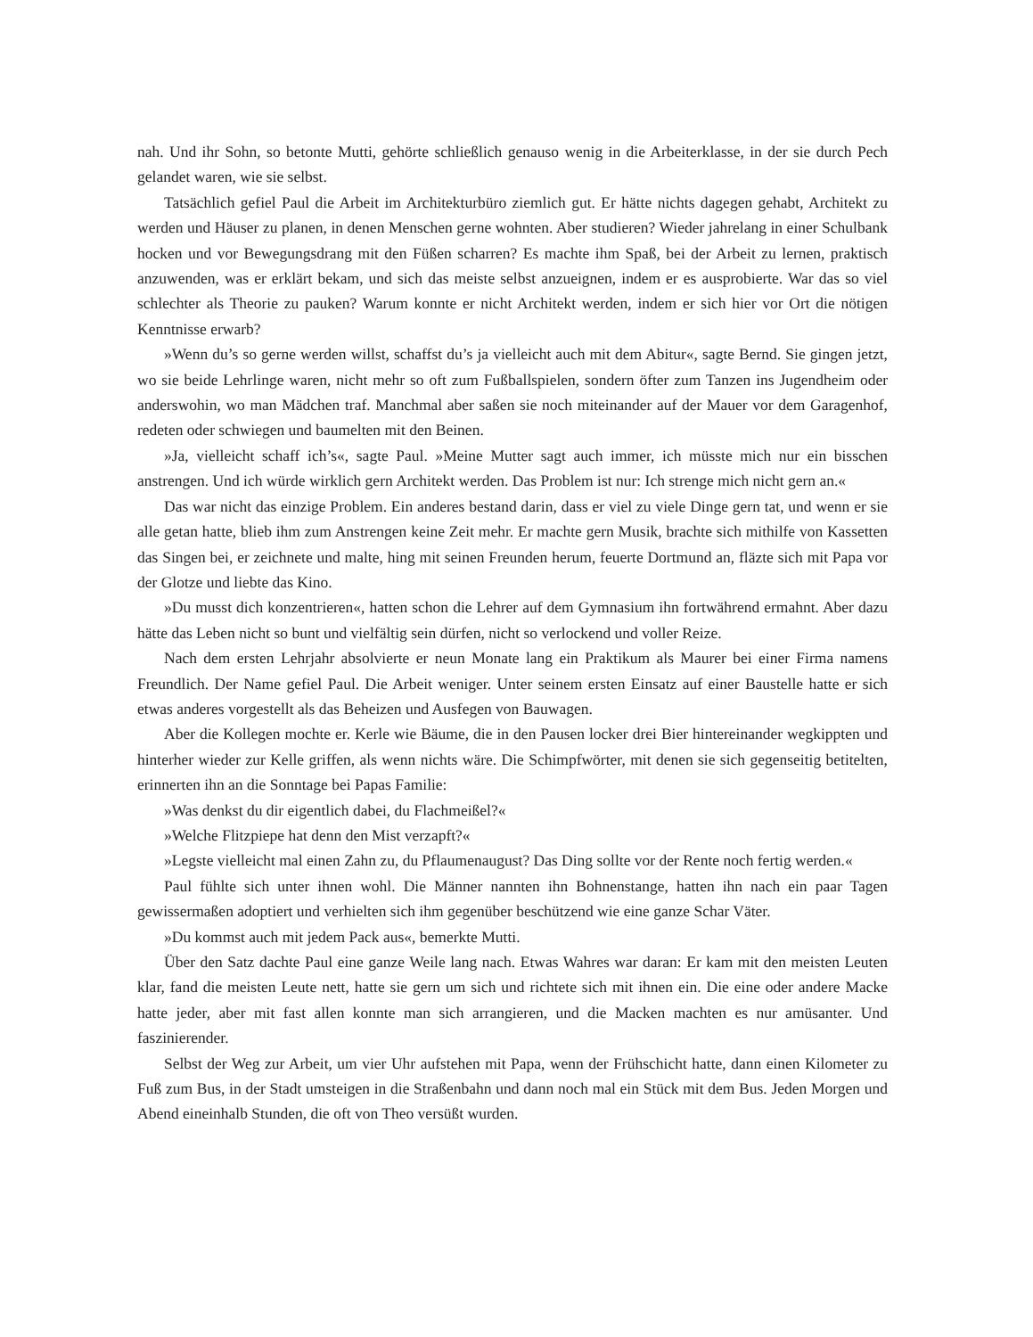nah. Und ihr Sohn, so betonte Mutti, gehörte schließlich genauso wenig in die Arbeiterklasse, in der sie durch Pech gelandet waren, wie sie selbst.
Tatsächlich gefiel Paul die Arbeit im Architekturbüro ziemlich gut. Er hätte nichts dagegen gehabt, Architekt zu werden und Häuser zu planen, in denen Menschen gerne wohnten. Aber studieren? Wieder jahrelang in einer Schulbank hocken und vor Bewegungsdrang mit den Füßen scharren? Es machte ihm Spaß, bei der Arbeit zu lernen, praktisch anzuwenden, was er erklärt bekam, und sich das meiste selbst anzueignen, indem er es ausprobierte. War das so viel schlechter als Theorie zu pauken? Warum konnte er nicht Architekt werden, indem er sich hier vor Ort die nötigen Kenntnisse erwarb?
»Wenn du’s so gerne werden willst, schaffst du’s ja vielleicht auch mit dem Abitur«, sagte Bernd. Sie gingen jetzt, wo sie beide Lehrlinge waren, nicht mehr so oft zum Fußballspielen, sondern öfter zum Tanzen ins Jugendheim oder anderswohin, wo man Mädchen traf. Manchmal aber saßen sie noch miteinander auf der Mauer vor dem Garagenhof, redeten oder schwiegen und baumelten mit den Beinen.
»Ja, vielleicht schaff ich’s«, sagte Paul. »Meine Mutter sagt auch immer, ich müsste mich nur ein bisschen anstrengen. Und ich würde wirklich gern Architekt werden. Das Problem ist nur: Ich strenge mich nicht gern an.«
Das war nicht das einzige Problem. Ein anderes bestand darin, dass er viel zu viele Dinge gern tat, und wenn er sie alle getan hatte, blieb ihm zum Anstrengen keine Zeit mehr. Er machte gern Musik, brachte sich mithilfe von Kassetten das Singen bei, er zeichnete und malte, hing mit seinen Freunden herum, feuerte Dortmund an, fläzte sich mit Papa vor der Glotze und liebte das Kino.
»Du musst dich konzentrieren«, hatten schon die Lehrer auf dem Gymnasium ihn fortwährend ermahnt. Aber dazu hätte das Leben nicht so bunt und vielfältig sein dürfen, nicht so verlockend und voller Reize.
Nach dem ersten Lehrjahr absolvierte er neun Monate lang ein Praktikum als Maurer bei einer Firma namens Freundlich. Der Name gefiel Paul. Die Arbeit weniger. Unter seinem ersten Einsatz auf einer Baustelle hatte er sich etwas anderes vorgestellt als das Beheizen und Ausfegen von Bauwagen.
Aber die Kollegen mochte er. Kerle wie Bäume, die in den Pausen locker drei Bier hintereinander wegkippten und hinterher wieder zur Kelle griffen, als wenn nichts wäre. Die Schimpfwörter, mit denen sie sich gegenseitig betitelten, erinnerten ihn an die Sonntage bei Papas Familie:
»Was denkst du dir eigentlich dabei, du Flachmeißel?«
»Welche Flitzpiepe hat denn den Mist verzapft?«
»Legste vielleicht mal einen Zahn zu, du Pflaumenaugust? Das Ding sollte vor der Rente noch fertig werden.«
Paul fühlte sich unter ihnen wohl. Die Männer nannten ihn Bohnenstange, hatten ihn nach ein paar Tagen gewissermaßen adoptiert und verhielten sich ihm gegenüber beschützend wie eine ganze Schar Väter.
»Du kommst auch mit jedem Pack aus«, bemerkte Mutti.
Über den Satz dachte Paul eine ganze Weile lang nach. Etwas Wahres war daran: Er kam mit den meisten Leuten klar, fand die meisten Leute nett, hatte sie gern um sich und richtete sich mit ihnen ein. Die eine oder andere Macke hatte jeder, aber mit fast allen konnte man sich arrangieren, und die Macken machten es nur amüsanter. Und faszinierender.
Selbst der Weg zur Arbeit, um vier Uhr aufstehen mit Papa, wenn der Frühschicht hatte, dann einen Kilometer zu Fuß zum Bus, in der Stadt umsteigen in die Straßenbahn und dann noch mal ein Stück mit dem Bus. Jeden Morgen und Abend eineinhalb Stunden, die oft von Theo versüßt wurden.